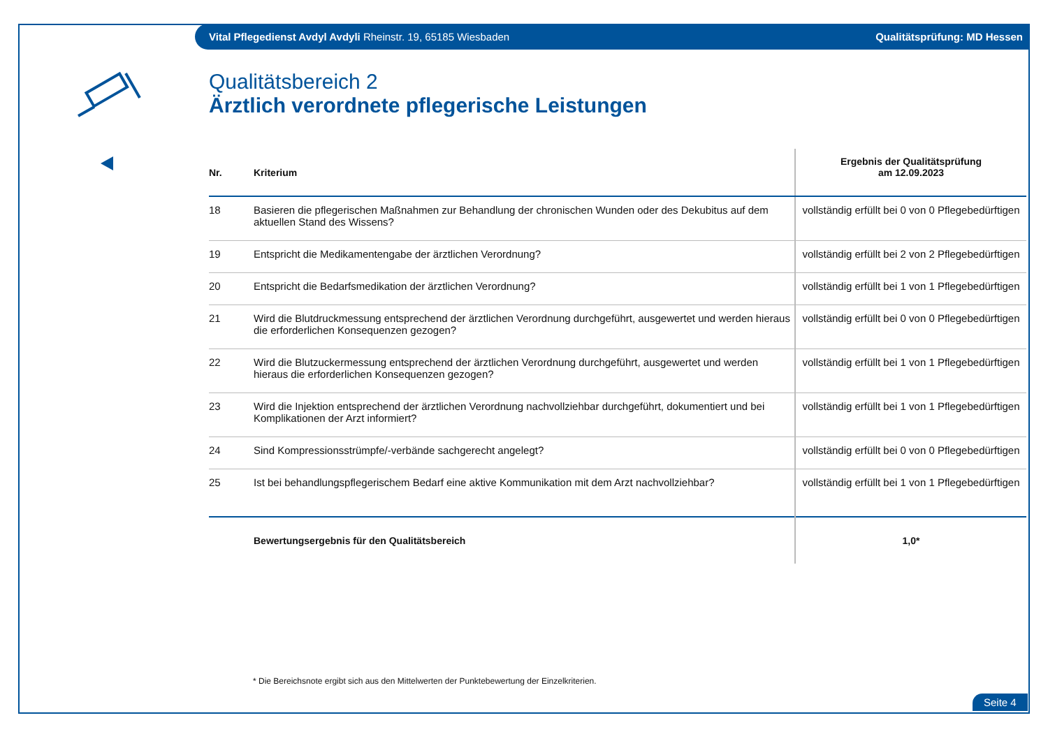Vital Pflegedienst Avdyl Avdyli Rheinstr. 19, 65185 Wiesbaden Qualitätsprüfung: MD Hessen
Qualitätsbereich 2
Ärztlich verordnete pflegerische Leistungen
| Nr. | Kriterium | Ergebnis der Qualitätsprüfung am 12.09.2023 |
| --- | --- | --- |
| 18 | Basieren die pflegerischen Maßnahmen zur Behandlung der chronischen Wunden oder des Dekubitus auf dem aktuellen Stand des Wissens? | vollständig erfüllt bei 0 von 0 Pflegebedürftigen |
| 19 | Entspricht die Medikamentengabe der ärztlichen Verordnung? | vollständig erfüllt bei 2 von 2 Pflegebedürftigen |
| 20 | Entspricht die Bedarfsmedikation der ärztlichen Verordnung? | vollständig erfüllt bei 1 von 1 Pflegebedürftigen |
| 21 | Wird die Blutdruckmessung entsprechend der ärztlichen Verordnung durchgeführt, ausgewertet und werden hieraus die erforderlichen Konsequenzen gezogen? | vollständig erfüllt bei 0 von 0 Pflegebedürftigen |
| 22 | Wird die Blutzuckermessung entsprechend der ärztlichen Verordnung durchgeführt, ausgewertet und werden hieraus die erforderlichen Konsequenzen gezogen? | vollständig erfüllt bei 1 von 1 Pflegebedürftigen |
| 23 | Wird die Injektion entsprechend der ärztlichen Verordnung nachvollziehbar durchgeführt, dokumentiert und bei Komplikationen der Arzt informiert? | vollständig erfüllt bei 1 von 1 Pflegebedürftigen |
| 24 | Sind Kompressionsstrümpfe/-verbände sachgerecht angelegt? | vollständig erfüllt bei 0 von 0 Pflegebedürftigen |
| 25 | Ist bei behandlungspflegerischem Bedarf eine aktive Kommunikation mit dem Arzt nachvollziehbar? | vollständig erfüllt bei 1 von 1 Pflegebedürftigen |
| | Bewertungsergebnis für den Qualitätsbereich | 1,0* |
* Die Bereichsnote ergibt sich aus den Mittelwerten der Punktebewertung der Einzelkriterien.
Seite 4